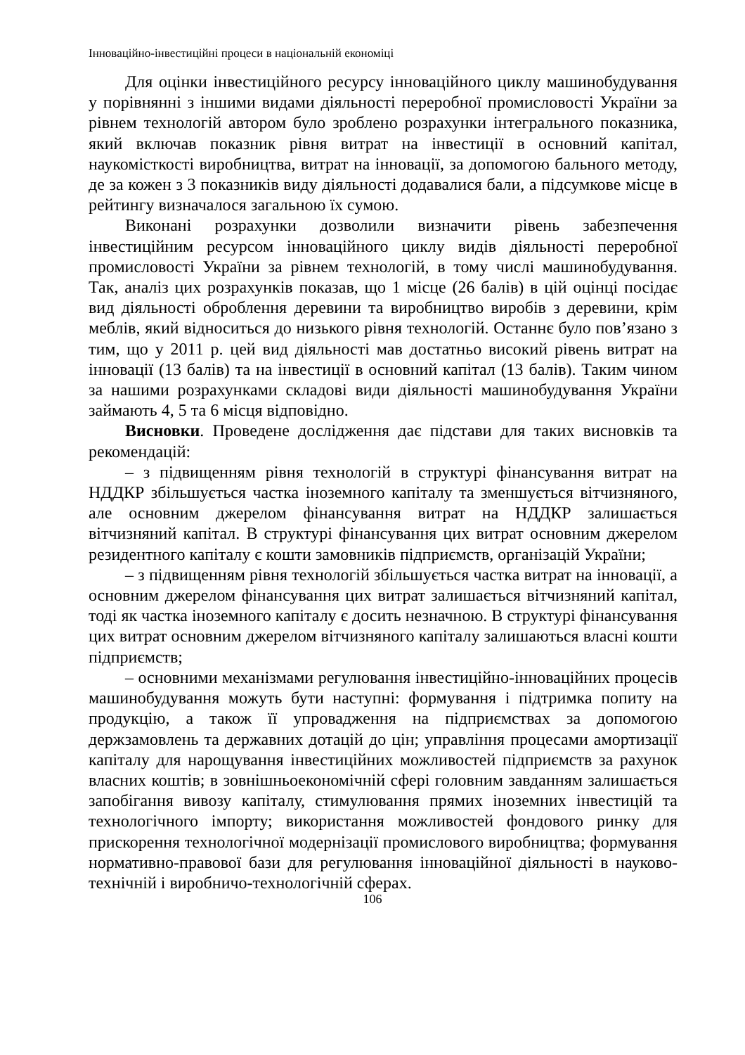Інноваційно-інвестиційні процеси в національній економіці
Для оцінки інвестиційного ресурсу інноваційного циклу машинобудування у порівнянні з іншими видами діяльності переробної промисловості України за рівнем технологій автором було зроблено розрахунки інтегрального показника, який включав показник рівня витрат на інвестиції в основний капітал, наукомісткості виробництва, витрат на інновації, за допомогою бального методу, де за кожен з 3 показників виду діяльності додавалися бали, а підсумкове місце в рейтингу визначалося загальною їх сумою.
Виконані розрахунки дозволили визначити рівень забезпечення інвестиційним ресурсом інноваційного циклу видів діяльності переробної промисловості України за рівнем технологій, в тому числі машинобудування. Так, аналіз цих розрахунків показав, що 1 місце (26 балів) в цій оцінці посідає вид діяльності оброблення деревини та виробництво виробів з деревини, крім меблів, який відноситься до низького рівня технологій. Останнє було пов’язано з тим, що у 2011 р. цей вид діяльності мав достатньо високий рівень витрат на інновації (13 балів) та на інвестиції в основний капітал (13 балів). Таким чином за нашими розрахунками складові види діяльності машинобудування України займають 4, 5 та 6 місця відповідно.
Висновки. Проведене дослідження дає підстави для таких висновків та рекомендацій:
– з підвищенням рівня технологій в структурі фінансування витрат на НДДКР збільшується частка іноземного капіталу та зменшується вітчизняного, але основним джерелом фінансування витрат на НДДКР залишається вітчизняний капітал. В структурі фінансування цих витрат основним джерелом резидентного капіталу є кошти замовників підприємств, організацій України;
– з підвищенням рівня технологій збільшується частка витрат на інновації, а основним джерелом фінансування цих витрат залишається вітчизняний капітал, тоді як частка іноземного капіталу є досить незначною. В структурі фінансування цих витрат основним джерелом вітчизняного капіталу залишаються власні кошти підприємств;
– основними механізмами регулювання інвестиційно-інноваційних процесів машинобудування можуть бути наступні: формування і підтримка попиту на продукцію, а також її упровадження на підприємствах за допомогою держзамовлень та державних дотацій до цін; управління процесами амортизації капіталу для нарощування інвестиційних можливостей підприємств за рахунок власних коштів; в зовнішньоекономічній сфері головним завданням залишається запобігання вивозу капіталу, стимулювання прямих іноземних інвестицій та технологічного імпорту; використання можливостей фондового ринку для прискорення технологічної модернізації промислового виробництва; формування нормативно-правової бази для регулювання інноваційної діяльності в науково-технічній і виробничо-технологічній сферах.
106